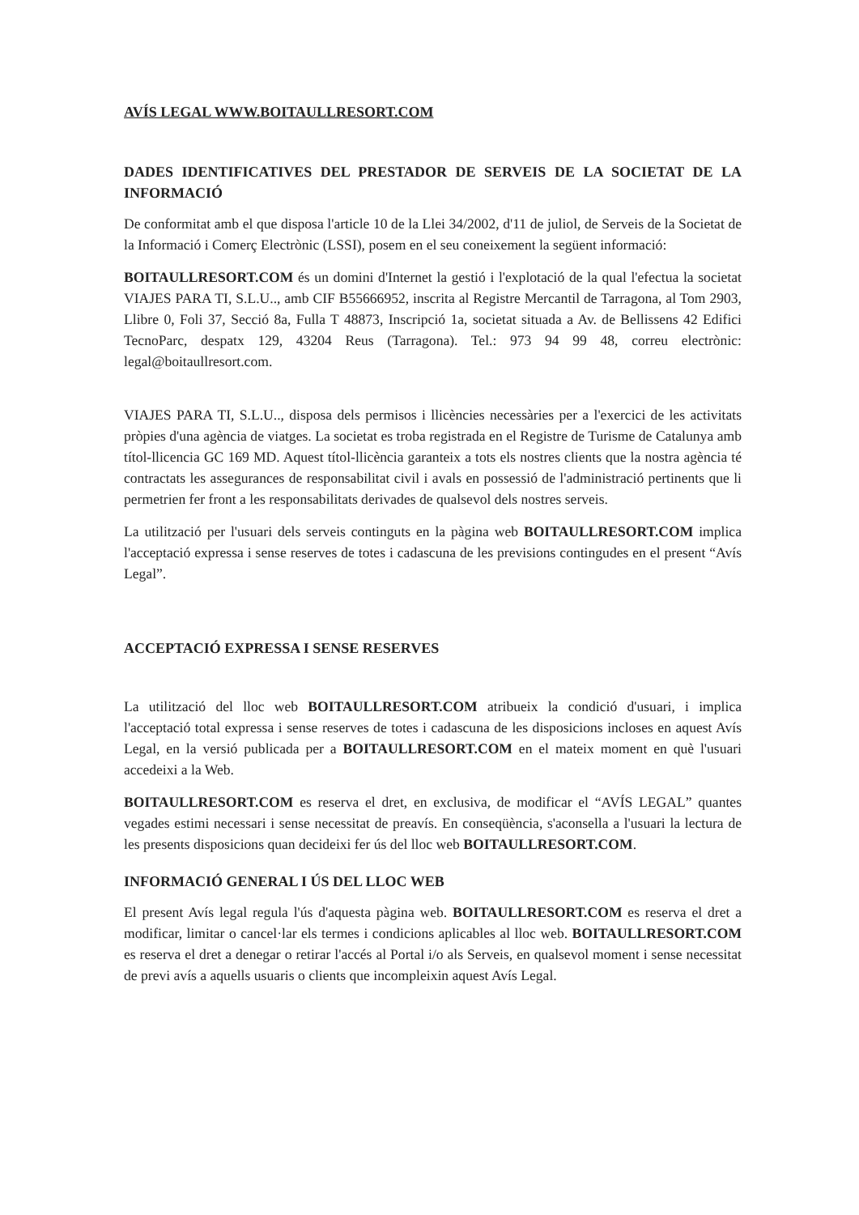AVÍS LEGAL WWW.BOITAULLRESORT.COM
DADES IDENTIFICATIVES DEL PRESTADOR DE SERVEIS DE LA SOCIETAT DE LA INFORMACIÓ
De conformitat amb el que disposa l'article 10 de la Llei 34/2002, d'11 de juliol, de Serveis de la Societat de la Informació i Comerç Electrònic (LSSI), posem en el seu coneixement la següent informació:
BOITAULLRESORT.COM és un domini d'Internet la gestió i l'explotació de la qual l'efectua la societat VIAJES PARA TI, S.L.U.., amb CIF B55666952, inscrita al Registre Mercantil de Tarragona, al Tom 2903, Llibre 0, Foli 37, Secció 8a, Fulla T 48873, Inscripció 1a, societat situada a Av. de Bellissens 42 Edifici TecnoParc, despatx 129, 43204 Reus (Tarragona). Tel.: 973 94 99 48, correu electrònic: legal@boitaullresort.com.
VIAJES PARA TI, S.L.U.., disposa dels permisos i llicències necessàries per a l'exercici de les activitats pròpies d'una agència de viatges. La societat es troba registrada en el Registre de Turisme de Catalunya amb títol-llicencia GC 169 MD. Aquest títol-llicència garanteix a tots els nostres clients que la nostra agència té contractats les assegurances de responsabilitat civil i avals en possessió de l'administració pertinents que li permetrien fer front a les responsabilitats derivades de qualsevol dels nostres serveis.
La utilització per l'usuari dels serveis continguts en la pàgina web BOITAULLRESORT.COM implica l'acceptació expressa i sense reserves de totes i cadascuna de les previsions contingudes en el present “Avís Legal”.
ACCEPTACIÓ EXPRESSA I SENSE RESERVES
La utilització del lloc web BOITAULLRESORT.COM atribueix la condició d'usuari, i implica l'acceptació total expressa i sense reserves de totes i cadascuna de les disposicions incloses en aquest Avís Legal, en la versió publicada per a BOITAULLRESORT.COM en el mateix moment en què l'usuari accedeixi a la Web.
BOITAULLRESORT.COM es reserva el dret, en exclusiva, de modificar el “AVÍS LEGAL” quantes vegades estimi necessari i sense necessitat de preavís. En conseqüència, s'aconsella a l'usuari la lectura de les presents disposicions quan decideixi fer ús del lloc web BOITAULLRESORT.COM.
INFORMACIÓ GENERAL I ÚS DEL LLOC WEB
El present Avís legal regula l'ús d'aquesta pàgina web. BOITAULLRESORT.COM es reserva el dret a modificar, limitar o cancel·lar els termes i condicions aplicables al lloc web. BOITAULLRESORT.COM es reserva el dret a denegar o retirar l'accés al Portal i/o als Serveis, en qualsevol moment i sense necessitat de previ avís a aquells usuaris o clients que incompleixin aquest Avís Legal.